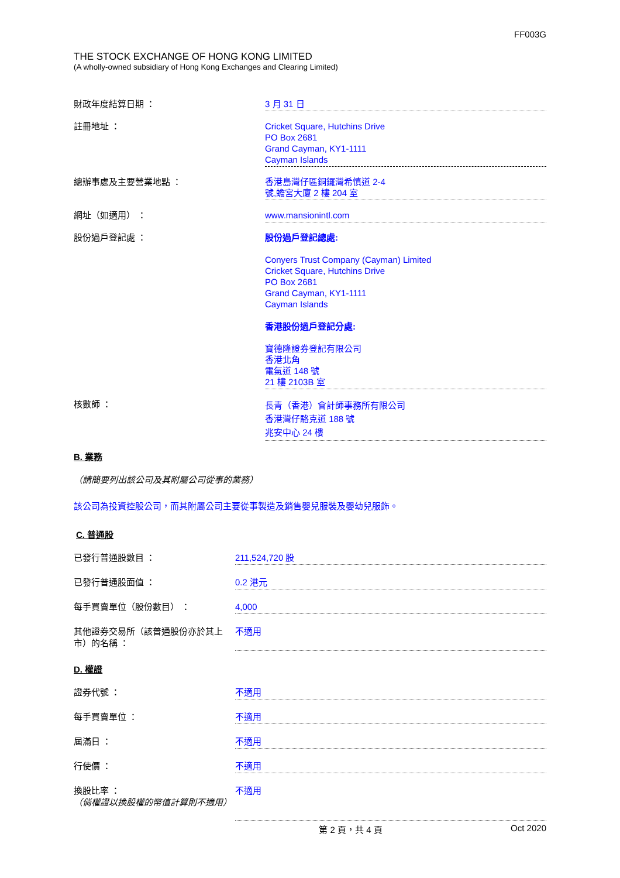FF003G
THE STOCK EXCHANGE OF HONG KONG LIMITED
(A wholly-owned subsidiary of Hong Kong Exchanges and Clearing Limited)
財政年度結算日期 ：
3 月 31 日
註冊地址 ：
Cricket Square, Hutchins Drive
PO Box 2681
Grand Cayman, KY1-1111
Cayman Islands
總辦事處及主要營業地點 ：
香港島灣仔區銅鑼灣希慎道 2-4
號,蟾宮大廈 2 樓 204 室
網址（如適用） ：
www.mansionintl.com
股份過戶登記處 ：
股份過戶登記總處:
Conyers Trust Company (Cayman) Limited
Cricket Square, Hutchins Drive
PO Box 2681
Grand Cayman, KY1-1111
Cayman Islands
香港股份過戶登記分處:
寶德隆證券登記有限公司
香港北角
電氣道 148 號
21 樓 2103B 室
核數師 ：
長青（香港）會計師事務所有限公司
香港灣仔駱克道 188 號
兆安中心 24 樓
B. 業務
（請簡要列出該公司及其附屬公司從事的業務）
該公司為投資控股公司，而其附屬公司主要從事製造及銷售嬰兒服裝及嬰幼兒服飾。
C. 普通股
已發行普通股數目 ：
211,524,720 股
已發行普通股面值 ：
0.2 港元
每手買賣單位（股份數目） ：
4,000
其他證券交易所（該普通股份亦於其上市）的名稱 ：
不適用
D. 權證
證券代號 ：
不適用
每手買賣單位 ：
不適用
屆滿日 ：
不適用
行使價 ：
不適用
換股比率 ：
（倘權證以換股權的幣值計算則不適用）
不適用
第 2 頁，共 4 頁 Oct 2020